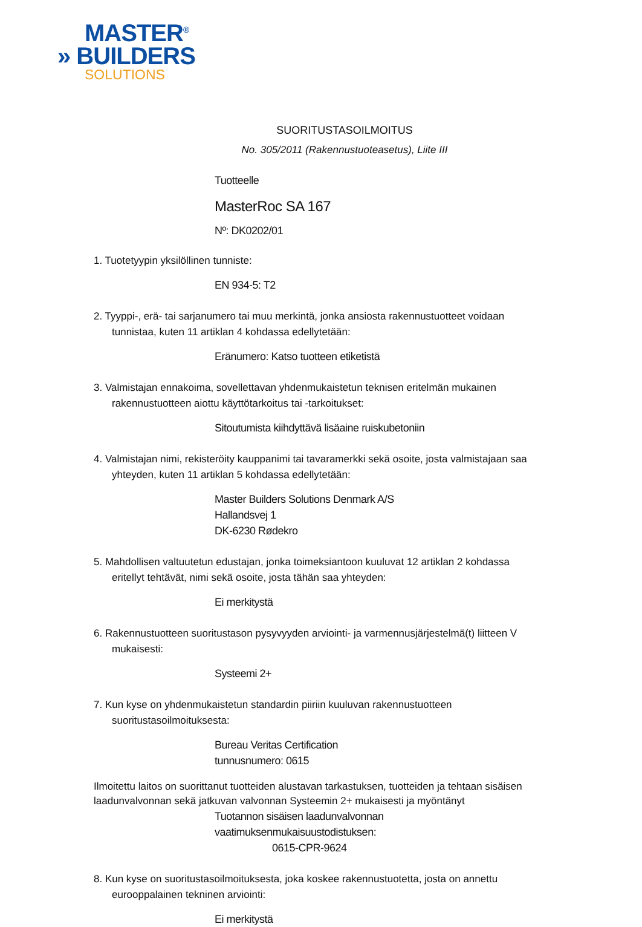MASTER<sup>®</sup>
» BUILDERS
SOLUTIONS
SUORITUSTASOILMOITUS
No. 305/2011 (Rakennustuoteasetus), Liite III
Tuotteelle
MasterRoc SA 167
Nº: DK0202/01
1. Tuotetyypin yksilöllinen tunniste:
EN 934-5: T2
2. Tyyppi-, erä- tai sarjanumero tai muu merkintä, jonka ansiosta rakennustuotteet voidaan tunnistaa, kuten 11 artiklan 4 kohdassa edellytetään:
Eränumero: Katso tuotteen etiketistä
3. Valmistajan ennakoima, sovellettavan yhdenmukaistetun teknisen eritelmän mukainen rakennustuotteen aiottu käyttötarkoitus tai -tarkoitukset:
Sitoutumista kiihdyttävä lisäaine ruiskubetoniin
4. Valmistajan nimi, rekisteröity kauppanimi tai tavaramerkki sekä osoite, josta valmistajaan saa yhteyden, kuten 11 artiklan 5 kohdassa edellytetään:
Master Builders Solutions Denmark A/S
Hallandsvej 1
DK-6230 Rødekro
5. Mahdollisen valtuutetun edustajan, jonka toimeksiantoon kuuluvat 12 artiklan 2 kohdassa eritellyt tehtävät, nimi sekä osoite, josta tähän saa yhteyden:
Ei merkitystä
6. Rakennustuotteen suoritustason pysyvyyden arviointi- ja varmennusjärjestelmä(t) liitteen V mukaisesti:
Systeemi 2+
7. Kun kyse on yhdenmukaistetun standardin piiriin kuuluvan rakennustuotteen suoritustasoilmoituksesta:
Bureau Veritas Certification
tunnusnumero: 0615
Ilmoitettu laitos on suorittanut tuotteiden alustavan tarkastuksen, tuotteiden ja tehtaan sisäisen laadunvalvonnan sekä jatkuvan valvonnan Systeemin 2+ mukaisesti ja myöntänyt
Tuotannon sisäisen laadunvalvonnan
vaatimuksenmukaisuustodistuksen:
0615-CPR-9624
8. Kun kyse on suoritustasoilmoituksesta, joka koskee rakennustuotetta, josta on annettu eurooppalainen tekninen arviointi:
Ei merkitystä